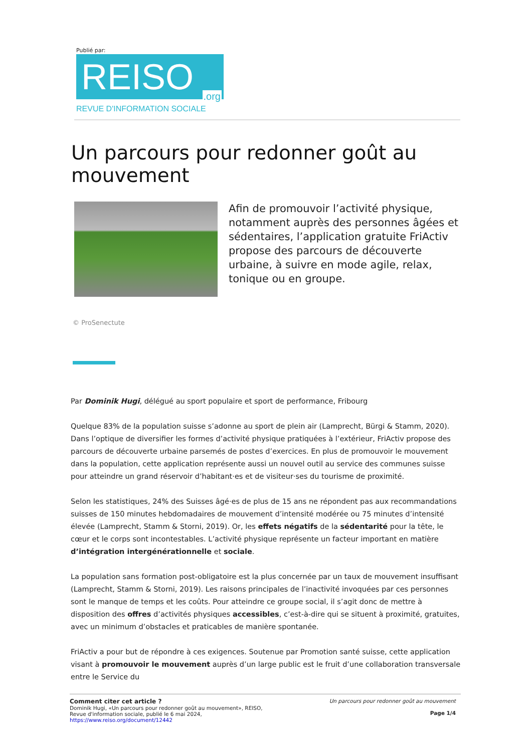Publié par:
REISO.org
REVUE D'INFORMATION SOCIALE
Un parcours pour redonner goût au mouvement
Afin de promouvoir l’activité physique, notamment auprès des personnes âgées et sédentaires, l’application gratuite FriActiv propose des parcours de découverte urbaine, à suivre en mode agile, relax, tonique ou en groupe.
© ProSenectute
Par Dominik Hugi, délégué au sport populaire et sport de performance, Fribourg
Quelque 83% de la population suisse s’adonne au sport de plein air (Lamprecht, Bürgi & Stamm, 2020). Dans l’optique de diversifier les formes d’activité physique pratiquées à l’extérieur, FriActiv propose des parcours de découverte urbaine parsemés de postes d’exercices. En plus de promouvoir le mouvement dans la population, cette application représente aussi un nouvel outil au service des communes suisse pour atteindre un grand réservoir d’habitant·es et de visiteur·ses du tourisme de proximité.
Selon les statistiques, 24% des Suisses âgé·es de plus de 15 ans ne répondent pas aux recommandations suisses de 150 minutes hebdomadaires de mouvement d’intensité modérée ou 75 minutes d’intensité élevée (Lamprecht, Stamm & Storni, 2019). Or, les effets négatifs de la sédentarité pour la tête, le cœur et le corps sont incontestables. L’activité physique représente un facteur important en matière d’intégration intergénérationnelle et sociale.
La population sans formation post-obligatoire est la plus concernée par un taux de mouvement insuffisant (Lamprecht, Stamm & Storni, 2019). Les raisons principales de l’inactivité invoquées par ces personnes sont le manque de temps et les coûts. Pour atteindre ce groupe social, il s’agit donc de mettre à disposition des offres d’activités physiques accessibles, c’est-à-dire qui se situent à proximité, gratuites, avec un minimum d’obstacles et praticables de manière spontanée.
FriActiv a pour but de répondre à ces exigences. Soutenue par Promotion santé suisse, cette application visant à promouvoir le mouvement auprès d’un large public est le fruit d’une collaboration transversale entre le Service du
Comment citer cet article ?
Dominik Hugi, «Un parcours pour redonner goût au mouvement», REISO, Revue d'information sociale, publié le 6 mai 2024, https://www.reiso.org/document/12442
Un parcours pour redonner goût au mouvement
Page 1/4